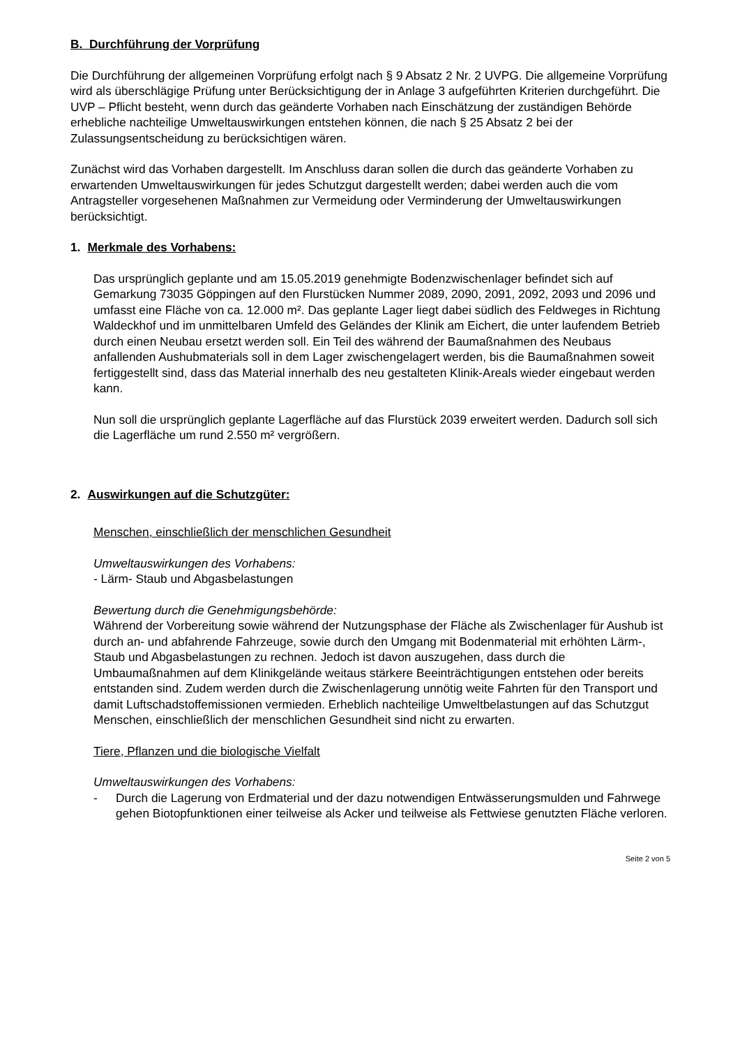B. Durchführung der Vorprüfung
Die Durchführung der allgemeinen Vorprüfung erfolgt nach § 9 Absatz 2 Nr. 2 UVPG. Die allgemeine Vorprüfung wird als überschlägige Prüfung unter Berücksichtigung der in Anlage 3 aufgeführten Kriterien durchgeführt. Die UVP – Pflicht besteht, wenn durch das geänderte Vorhaben nach Einschätzung der zuständigen Behörde erhebliche nachteilige Umweltauswirkungen entstehen können, die nach § 25 Absatz 2 bei der Zulassungsentscheidung zu berücksichtigen wären.
Zunächst wird das Vorhaben dargestellt. Im Anschluss daran sollen die durch das geänderte Vorhaben zu erwartenden Umweltauswirkungen für jedes Schutzgut dargestellt werden; dabei werden auch die vom Antragsteller vorgesehenen Maßnahmen zur Vermeidung oder Verminderung der Umweltauswirkungen berücksichtigt.
1. Merkmale des Vorhabens:
Das ursprünglich geplante und am 15.05.2019 genehmigte Bodenzwischenlager befindet sich auf Gemarkung 73035 Göppingen auf den Flurstücken Nummer 2089, 2090, 2091, 2092, 2093 und 2096 und umfasst eine Fläche von ca. 12.000 m². Das geplante Lager liegt dabei südlich des Feldweges in Richtung Waldeckhof und im unmittelbaren Umfeld des Geländes der Klinik am Eichert, die unter laufendem Betrieb durch einen Neubau ersetzt werden soll. Ein Teil des während der Baumaßnahmen des Neubaus anfallenden Aushubmaterials soll in dem Lager zwischengelagert werden, bis die Baumaßnahmen soweit fertiggestellt sind, dass das Material innerhalb des neu gestalteten Klinik-Areals wieder eingebaut werden kann.
Nun soll die ursprünglich geplante Lagerfläche auf das Flurstück 2039 erweitert werden. Dadurch soll sich die Lagerfläche um rund 2.550 m² vergrößern.
2. Auswirkungen auf die Schutzgüter:
Menschen, einschließlich der menschlichen Gesundheit
Umweltauswirkungen des Vorhabens:
- Lärm- Staub und Abgasbelastungen
Bewertung durch die Genehmigungsbehörde:
Während der Vorbereitung sowie während der Nutzungsphase der Fläche als Zwischenlager für Aushub ist durch an- und abfahrende Fahrzeuge, sowie durch den Umgang mit Bodenmaterial mit erhöhten Lärm-, Staub und Abgasbelastungen zu rechnen. Jedoch ist davon auszugehen, dass durch die Umbaumaßnahmen auf dem Klinikgelände weitaus stärkere Beeinträchtigungen entstehen oder bereits entstanden sind. Zudem werden durch die Zwischenlagerung unnötig weite Fahrten für den Transport und damit Luftschadstoffemissionen vermieden. Erheblich nachteilige Umweltbelastungen auf das Schutzgut Menschen, einschließlich der menschlichen Gesundheit sind nicht zu erwarten.
Tiere, Pflanzen und die biologische Vielfalt
Umweltauswirkungen des Vorhabens:
- Durch die Lagerung von Erdmaterial und der dazu notwendigen Entwässerungsmulden und Fahrwege gehen Biotopfunktionen einer teilweise als Acker und teilweise als Fettwiese genutzten Fläche verloren.
Seite 2 von 5